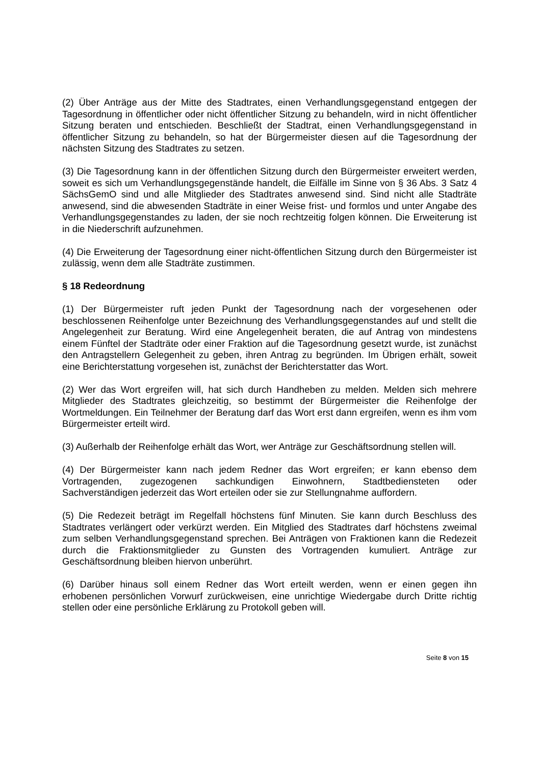(2) Über Anträge aus der Mitte des Stadtrates, einen Verhandlungsgegenstand entgegen der Tagesordnung in öffentlicher oder nicht öffentlicher Sitzung zu behandeln, wird in nicht öffentlicher Sitzung beraten und entschieden. Beschließt der Stadtrat, einen Verhandlungsgegenstand in öffentlicher Sitzung zu behandeln, so hat der Bürgermeister diesen auf die Tagesordnung der nächsten Sitzung des Stadtrates zu setzen.
(3) Die Tagesordnung kann in der öffentlichen Sitzung durch den Bürgermeister erweitert werden, soweit es sich um Verhandlungsgegenstände handelt, die Eilfälle im Sinne von § 36 Abs. 3 Satz 4 SächsGemO sind und alle Mitglieder des Stadtrates anwesend sind. Sind nicht alle Stadträte anwesend, sind die abwesenden Stadträte in einer Weise frist- und formlos und unter Angabe des Verhandlungsgegenstandes zu laden, der sie noch rechtzeitig folgen können. Die Erweiterung ist in die Niederschrift aufzunehmen.
(4) Die Erweiterung der Tagesordnung einer nicht-öffentlichen Sitzung durch den Bürgermeister ist zulässig, wenn dem alle Stadträte zustimmen.
§ 18 Redeordnung
(1) Der Bürgermeister ruft jeden Punkt der Tagesordnung nach der vorgesehenen oder beschlossenen Reihenfolge unter Bezeichnung des Verhandlungsgegenstandes auf und stellt die Angelegenheit zur Beratung. Wird eine Angelegenheit beraten, die auf Antrag von mindestens einem Fünftel der Stadträte oder einer Fraktion auf die Tagesordnung gesetzt wurde, ist zunächst den Antragstellern Gelegenheit zu geben, ihren Antrag zu begründen. Im Übrigen erhält, soweit eine Berichterstattung vorgesehen ist, zunächst der Berichterstatter das Wort.
(2) Wer das Wort ergreifen will, hat sich durch Handheben zu melden. Melden sich mehrere Mitglieder des Stadtrates gleichzeitig, so bestimmt der Bürgermeister die Reihenfolge der Wortmeldungen. Ein Teilnehmer der Beratung darf das Wort erst dann ergreifen, wenn es ihm vom Bürgermeister erteilt wird.
(3) Außerhalb der Reihenfolge erhält das Wort, wer Anträge zur Geschäftsordnung stellen will.
(4) Der Bürgermeister kann nach jedem Redner das Wort ergreifen; er kann ebenso dem Vortragenden, zugezogenen sachkundigen Einwohnern, Stadtbediensteten oder Sachverständigen jederzeit das Wort erteilen oder sie zur Stellungnahme auffordern.
(5) Die Redezeit beträgt im Regelfall höchstens fünf Minuten. Sie kann durch Beschluss des Stadtrates verlängert oder verkürzt werden. Ein Mitglied des Stadtrates darf höchstens zweimal zum selben Verhandlungsgegenstand sprechen. Bei Anträgen von Fraktionen kann die Redezeit durch die Fraktionsmitglieder zu Gunsten des Vortragenden kumuliert. Anträge zur Geschäftsordnung bleiben hiervon unberührt.
(6) Darüber hinaus soll einem Redner das Wort erteilt werden, wenn er einen gegen ihn erhobenen persönlichen Vorwurf zurückweisen, eine unrichtige Wiedergabe durch Dritte richtig stellen oder eine persönliche Erklärung zu Protokoll geben will.
Seite 8 von 15